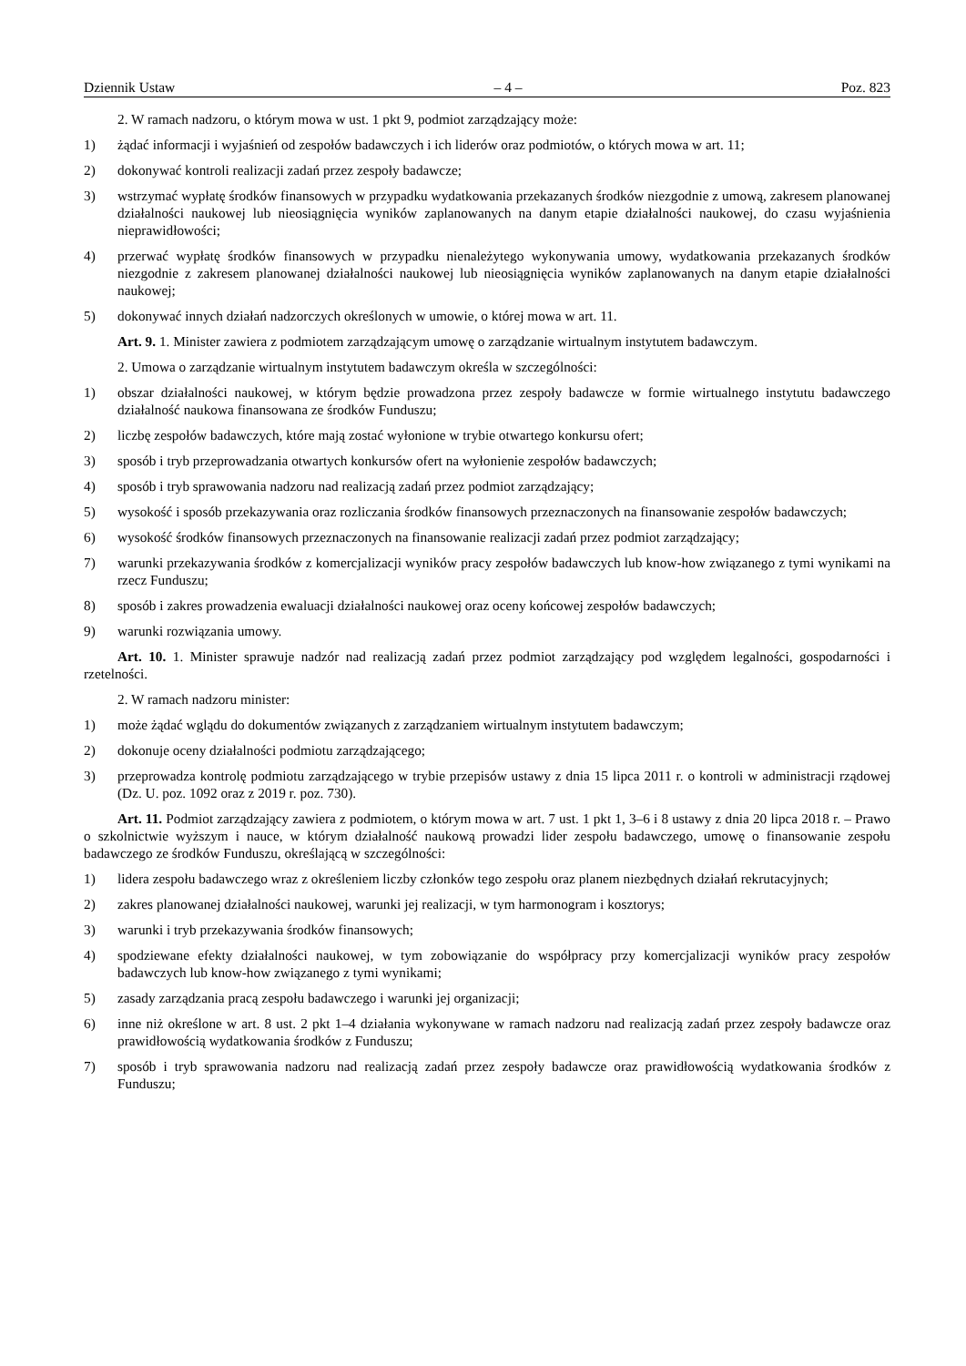Dziennik Ustaw – 4 – Poz. 823
2. W ramach nadzoru, o którym mowa w ust. 1 pkt 9, podmiot zarządzający może:
1) żądać informacji i wyjaśnień od zespołów badawczych i ich liderów oraz podmiotów, o których mowa w art. 11;
2) dokonywać kontroli realizacji zadań przez zespoły badawcze;
3) wstrzymać wypłatę środków finansowych w przypadku wydatkowania przekazanych środków niezgodnie z umową, zakresem planowanej działalności naukowej lub nieosiągnięcia wyników zaplanowanych na danym etapie działalności naukowej, do czasu wyjaśnienia nieprawidłowości;
4) przerwać wypłatę środków finansowych w przypadku nienależytego wykonywania umowy, wydatkowania przekazanych środków niezgodnie z zakresem planowanej działalności naukowej lub nieosiągnięcia wyników zaplanowanych na danym etapie działalności naukowej;
5) dokonywać innych działań nadzorczych określonych w umowie, o której mowa w art. 11.
Art. 9. 1. Minister zawiera z podmiotem zarządzającym umowę o zarządzanie wirtualnym instytutem badawczym.
2. Umowa o zarządzanie wirtualnym instytutem badawczym określa w szczególności:
1) obszar działalności naukowej, w którym będzie prowadzona przez zespoły badawcze w formie wirtualnego instytutu badawczego działalność naukowa finansowana ze środków Funduszu;
2) liczbę zespołów badawczych, które mają zostać wyłonione w trybie otwartego konkursu ofert;
3) sposób i tryb przeprowadzania otwartych konkursów ofert na wyłonienie zespołów badawczych;
4) sposób i tryb sprawowania nadzoru nad realizacją zadań przez podmiot zarządzający;
5) wysokość i sposób przekazywania oraz rozliczania środków finansowych przeznaczonych na finansowanie zespołów badawczych;
6) wysokość środków finansowych przeznaczonych na finansowanie realizacji zadań przez podmiot zarządzający;
7) warunki przekazywania środków z komercjalizacji wyników pracy zespołów badawczych lub know-how związanego z tymi wynikami na rzecz Funduszu;
8) sposób i zakres prowadzenia ewaluacji działalności naukowej oraz oceny końcowej zespołów badawczych;
9) warunki rozwiązania umowy.
Art. 10. 1. Minister sprawuje nadzór nad realizacją zadań przez podmiot zarządzający pod względem legalności, gospodarności i rzetelności.
2. W ramach nadzoru minister:
1) może żądać wglądu do dokumentów związanych z zarządzaniem wirtualnym instytutem badawczym;
2) dokonuje oceny działalności podmiotu zarządzającego;
3) przeprowadza kontrolę podmiotu zarządzającego w trybie przepisów ustawy z dnia 15 lipca 2011 r. o kontroli w administracji rządowej (Dz. U. poz. 1092 oraz z 2019 r. poz. 730).
Art. 11. Podmiot zarządzający zawiera z podmiotem, o którym mowa w art. 7 ust. 1 pkt 1, 3–6 i 8 ustawy z dnia 20 lipca 2018 r. – Prawo o szkolnictwie wyższym i nauce, w którym działalność naukową prowadzi lider zespołu badawczego, umowę o finansowanie zespołu badawczego ze środków Funduszu, określającą w szczególności:
1) lidera zespołu badawczego wraz z określeniem liczby członków tego zespołu oraz planem niezbędnych działań rekrutacyjnych;
2) zakres planowanej działalności naukowej, warunki jej realizacji, w tym harmonogram i kosztorys;
3) warunki i tryb przekazywania środków finansowych;
4) spodziewane efekty działalności naukowej, w tym zobowiązanie do współpracy przy komercjalizacji wyników pracy zespołów badawczych lub know-how związanego z tymi wynikami;
5) zasady zarządzania pracą zespołu badawczego i warunki jej organizacji;
6) inne niż określone w art. 8 ust. 2 pkt 1–4 działania wykonywane w ramach nadzoru nad realizacją zadań przez zespoły badawcze oraz prawidłowością wydatkowania środków z Funduszu;
7) sposób i tryb sprawowania nadzoru nad realizacją zadań przez zespoły badawcze oraz prawidłowością wydatkowania środków z Funduszu;